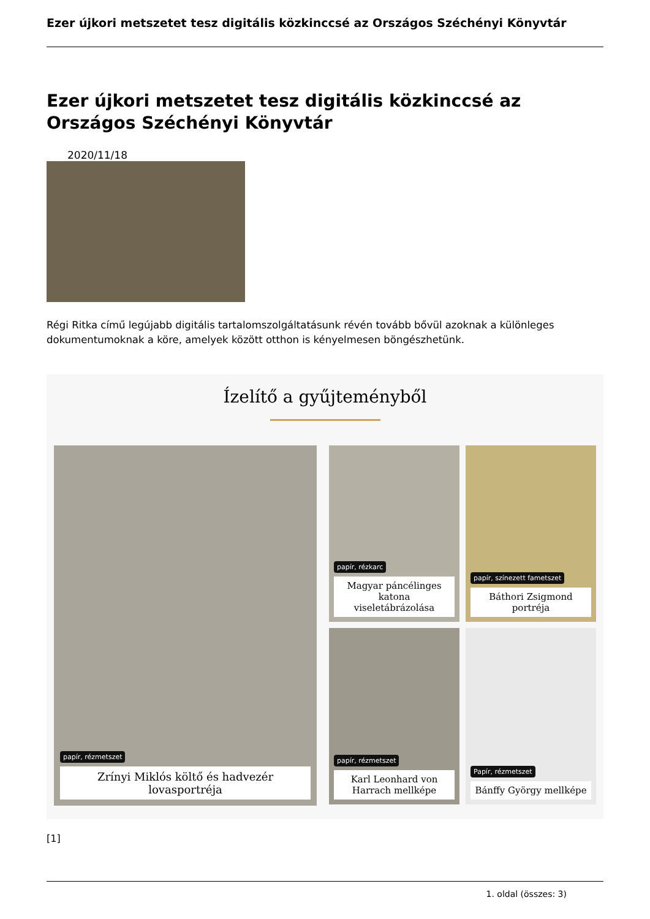Ezer újkori metszetet tesz digitális közkinccsé az Országos Széchényi Könyvtár
Ezer újkori metszetet tesz digitális közkinccsé az Országos Széchényi Könyvtár
2020/11/18
Régi Ritka című legújabb digitális tartalomszolgáltatásunk révén tovább bővül azoknak a különleges dokumentumoknak a köre, amelyek között otthon is kényelmesen böngészhetünk.
Ízelítő a gyűjteményből
papír, rézmetszet
Zrínyi Miklós költő és hadvezér lovasportréja
papír, rézkarc
Magyar páncélinges katona viseletábrázolása
papír, színezett fametszet
Báthori Zsigmond portréja
papír, rézmetszet
Karl Leonhard von Harrach mellképe
Papír, rézmetszet
Bánffy György mellképe
[1]
1. oldal (összes: 3)